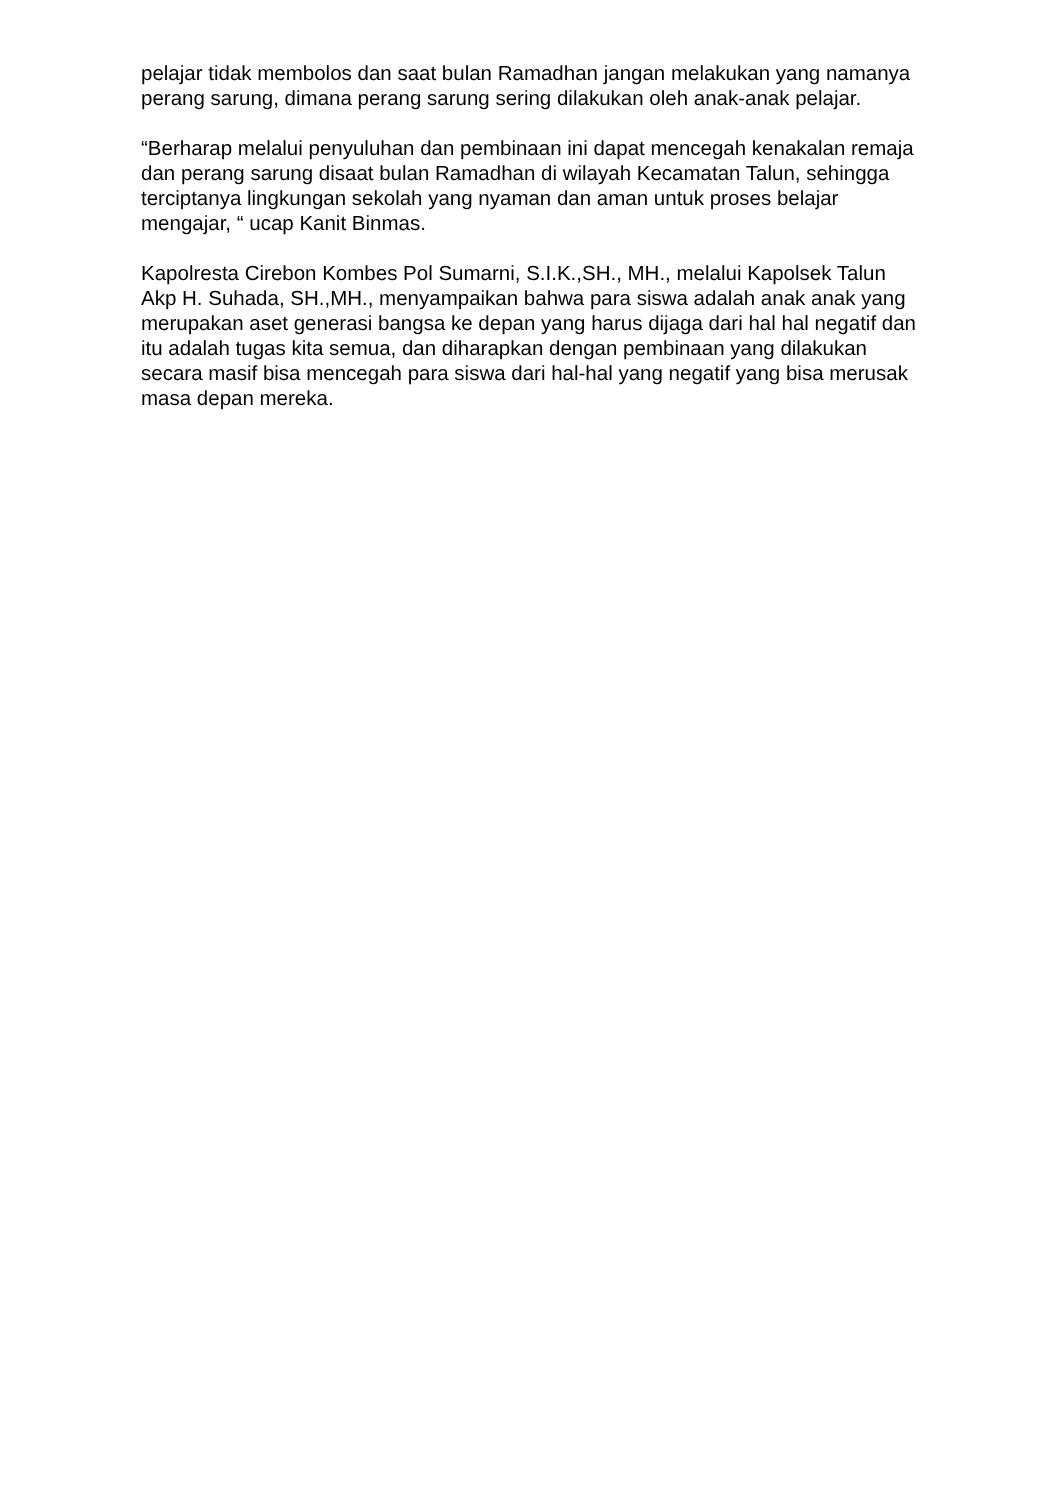pelajar tidak membolos dan saat bulan Ramadhan jangan melakukan yang namanya perang sarung, dimana perang sarung sering dilakukan oleh anak-anak pelajar.
“Berharap melalui penyuluhan dan pembinaan ini dapat mencegah kenakalan remaja dan perang sarung disaat bulan Ramadhan di wilayah Kecamatan Talun, sehingga terciptanya lingkungan sekolah yang nyaman dan aman untuk proses belajar mengajar, “ ucap Kanit Binmas.
Kapolresta Cirebon Kombes Pol Sumarni, S.I.K.,SH., MH., melalui Kapolsek Talun Akp H. Suhada, SH.,MH., menyampaikan bahwa para siswa adalah anak anak yang merupakan aset generasi bangsa ke depan yang harus dijaga dari hal hal negatif dan itu adalah tugas kita semua, dan diharapkan dengan pembinaan yang dilakukan secara masif bisa mencegah para siswa dari hal-hal yang negatif yang bisa merusak masa depan mereka.